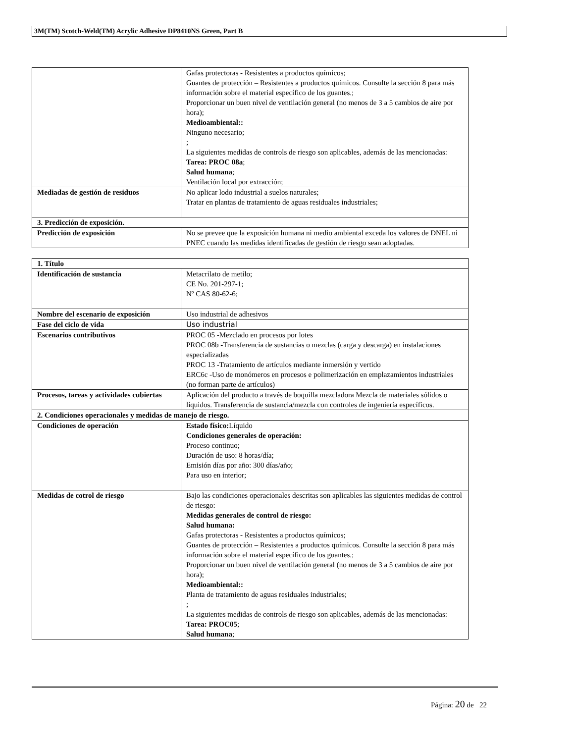3M(TM) Scotch-Weld(TM) Acrylic Adhesive DP8410NS Green, Part B
| | Gafas protectoras - Resistentes a productos químicos; Guantes de protección – Resistentes a productos químicos. Consulte la sección 8 para más información sobre el material específico de los guantes.; Proporcionar un buen nivel de ventilación general (no menos de 3 a 5 cambios de aire por hora); Medioambiental:: Ninguno necesario; ; La siguientes medidas de controls de riesgo son aplicables, además de las mencionadas: Tarea: PROC 08a ; Salud humana ; Ventilación local por extracción; |
| Mediadas de gestión de residuos | No aplicar lodo industrial a suelos naturales; Tratar en plantas de tratamiento de aguas residuales industriales; |
| 3. Predicción de exposición. | |
| Predicción de exposición | No se prevee que la exposición humana ni medio ambiental exceda los valores de DNEL ni PNEC cuando las medidas identificadas de gestión de riesgo sean adoptadas. |
| 1. Título | |
| Identificación de sustancia | Metacrilato de metilo; CE No. 201-297-1; Nº CAS 80-62-6; |
| Nombre del escenario de exposición | Uso industrial de adhesivos |
| Fase del ciclo de vida | Uso industrial |
| Escenarios contributivos | PROC 05 -Mezclado en procesos por lotes PROC 08b -Transferencia de sustancias o mezclas (carga y descarga) en instalaciones especializadas PROC 13 -Tratamiento de artículos mediante inmersión y vertido ERC6c -Uso de monómeros en procesos e polimerización en emplazamientos industriales (no forman parte de artículos) |
| Procesos, tareas y actividades cubiertas | Aplicación del producto a través de boquilla mezcladora Mezcla de materiales sólidos o líquidos. Transferencia de sustancia/mezcla con controles de ingeniería específicos. |
| 2. Condiciones operacionales y medidas de manejo de riesgo. | |
| Condiciones de operación | Estado físico: Líquido Condiciones generales de operación: Proceso continuo; Duración de uso: 8 horas/día; Emisión días por año: 300 días/año; Para uso en interior; |
| Medidas de cotrol de riesgo | Bajo las condiciones operacionales descritas son aplicables las siguientes medidas de control de riesgo: Medidas generales de control de riesgo: Salud humana: Gafas protectoras - Resistentes a productos químicos; Guantes de protección – Resistentes a productos químicos. Consulte la sección 8 para más información sobre el material específico de los guantes.; Proporcionar un buen nivel de ventilación general (no menos de 3 a 5 cambios de aire por hora); Medioambiental:: Planta de tratamiento de aguas residuales industriales; ; La siguientes medidas de controls de riesgo son aplicables, además de las mencionadas: Tarea: PROC05 ; Salud humana ; |
Página: 20 de 22